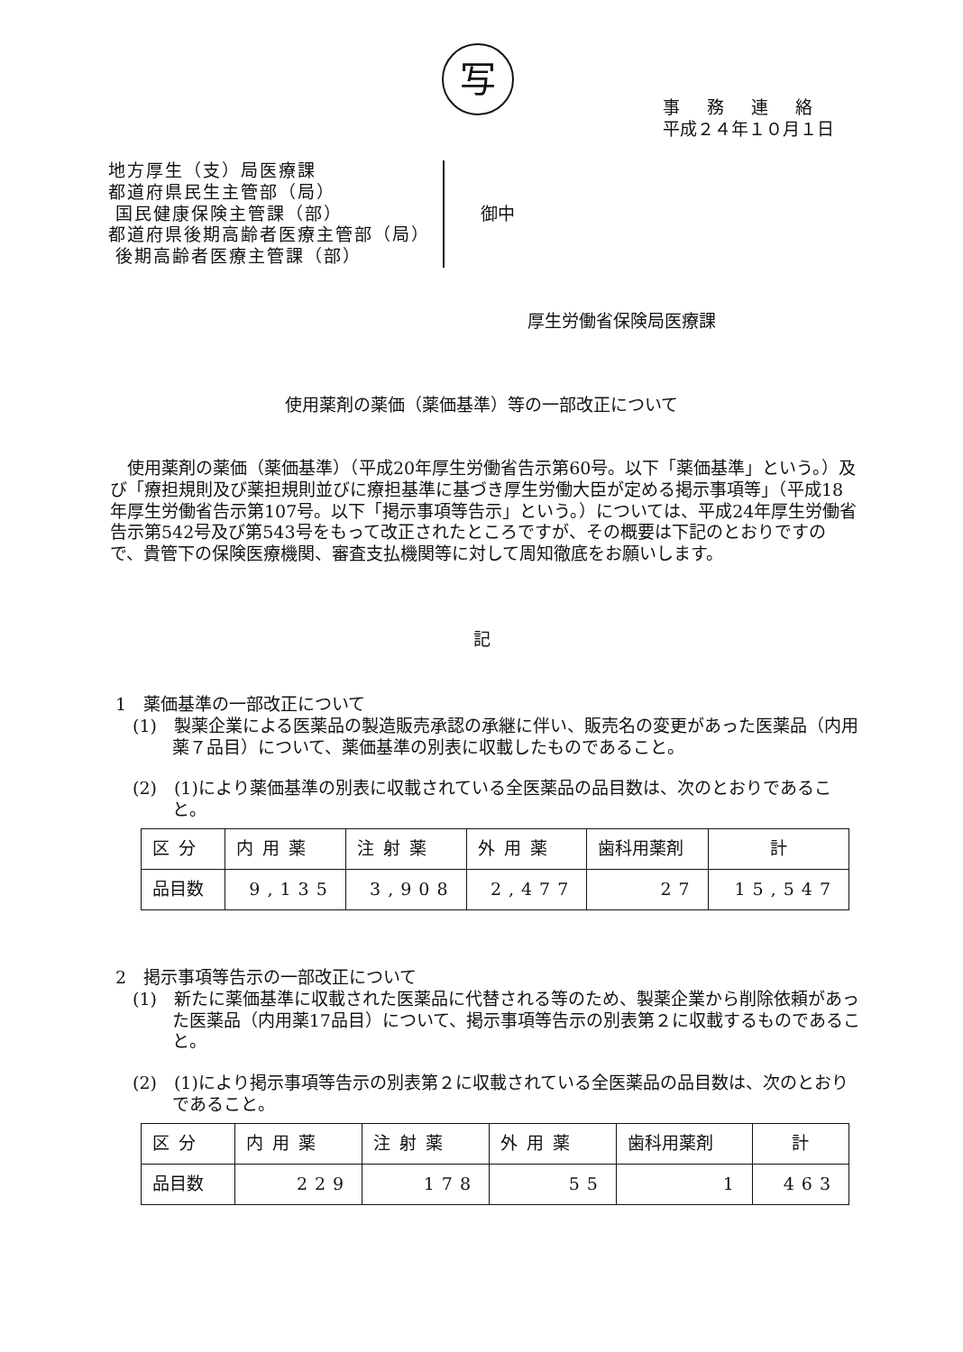写
事務連絡
平成２４年１０月１日
地方厚生（支）局医療課
都道府県民生主管部（局）
国民健康保険主管課（部）
都道府県後期高齢者医療主管部（局）
後期高齢者医療主管課（部）
御中
厚生労働省保険局医療課
使用薬剤の薬価（薬価基準）等の一部改正について
使用薬剤の薬価（薬価基準）（平成20年厚生労働省告示第60号。以下「薬価基準」という。）及び「療担規則及び薬担規則並びに療担基準に基づき厚生労働大臣が定める掲示事項等」（平成18年厚生労働省告示第107号。以下「掲示事項等告示」という。）については、平成24年厚生労働省告示第542号及び第543号をもって改正されたところですが、その概要は下記のとおりですので、貴管下の保険医療機関、審査支払機関等に対して周知徹底をお願いします。
記
1　薬価基準の一部改正について
(1)　製薬企業による医薬品の製造販売承認の承継に伴い、販売名の変更があった医薬品（内用薬７品目）について、薬価基準の別表に収載したものであること。
(2)　(1)により薬価基準の別表に収載されている全医薬品の品目数は、次のとおりであること。
| 区分 | 内用薬 | 注射薬 | 外用薬 | 歯科用薬剤 | 計 |
| 品目数 | 9,135 | 3,908 | 2,477 | 27 | 15,547 |
2　掲示事項等告示の一部改正について
(1)　新たに薬価基準に収載された医薬品に代替される等のため、製薬企業から削除依頼があった医薬品（内用薬17品目）について、掲示事項等告示の別表第２に収載するものであること。
(2)　(1)により掲示事項等告示の別表第２に収載されている全医薬品の品目数は、次のとおりであること。
| 区分 | 内用薬 | 注射薬 | 外用薬 | 歯科用薬剤 | 計 |
| 品目数 | 229 | 178 | 55 | 1 | 463 |